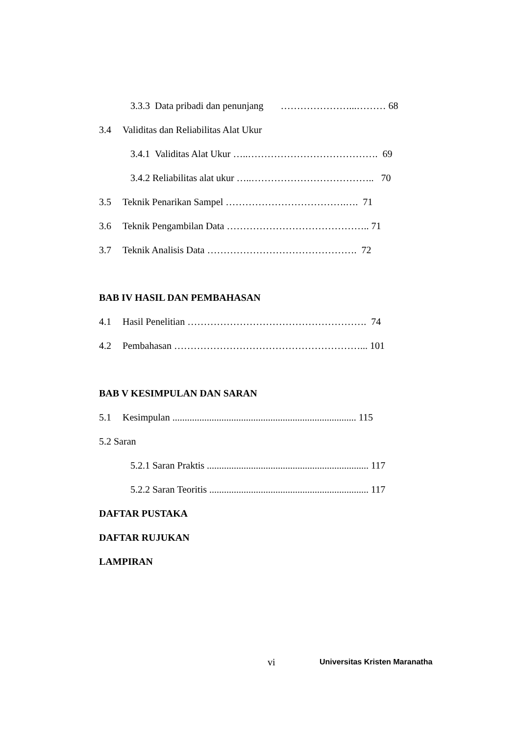3.3.3 Data pribadi dan penunjang …………………...……… 68
3.4 Validitas dan Reliabilitas Alat Ukur
3.4.1 Validitas Alat Ukur …..…………………………………. 69
3.4.2 Reliabilitas alat ukur …..……………………………….. 70
3.5 Teknik Penarikan Sampel ……………………………….…. 71
3.6 Teknik Pengambilan Data …………………………………….. 71
3.7 Teknik Analisis Data ………………………………………. 72
BAB IV HASIL DAN PEMBAHASAN
4.1 Hasil Penelitian ………………………………………………. 74
4.2 Pembahasan …………………………………………………... 101
BAB V KESIMPULAN DAN SARAN
5.1 Kesimpulan ........................................................................... 115
5.2 Saran
5.2.1 Saran Praktis .................................................................. 117
5.2.2 Saran Teoritis ................................................................. 117
DAFTAR PUSTAKA
DAFTAR RUJUKAN
LAMPIRAN
vi Universitas Kristen Maranatha